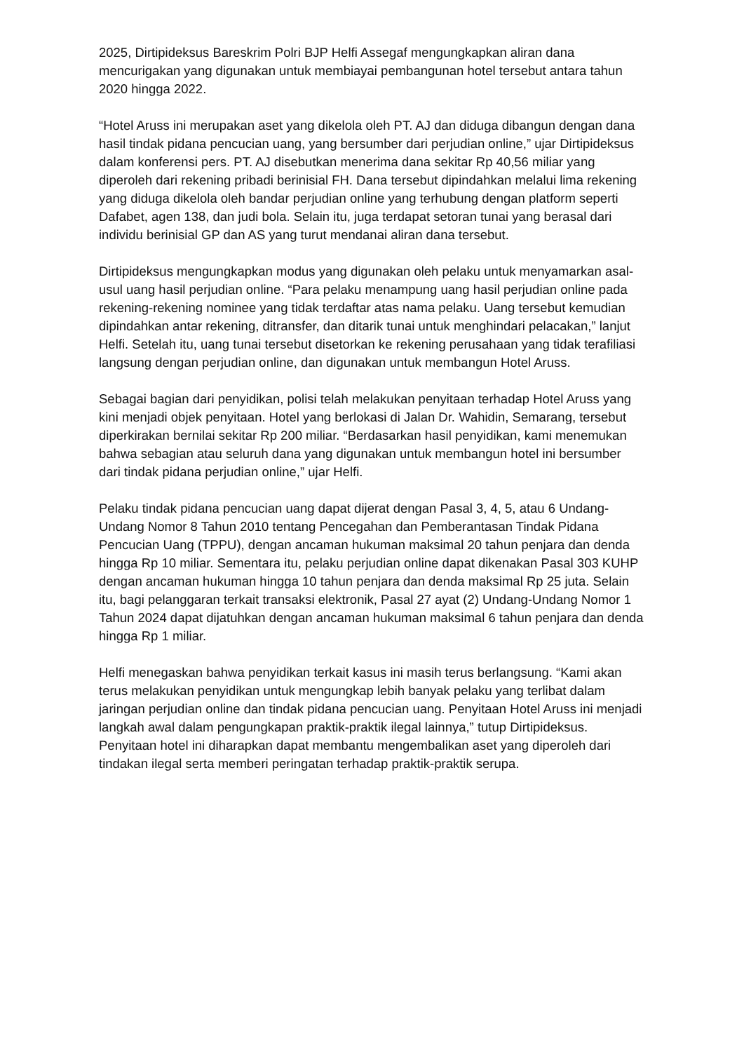2025, Dirtipideksus Bareskrim Polri BJP Helfi Assegaf mengungkapkan aliran dana mencurigakan yang digunakan untuk membiayai pembangunan hotel tersebut antara tahun 2020 hingga 2022.
“Hotel Aruss ini merupakan aset yang dikelola oleh PT. AJ dan diduga dibangun dengan dana hasil tindak pidana pencucian uang, yang bersumber dari perjudian online,” ujar Dirtipideksus dalam konferensi pers. PT. AJ disebutkan menerima dana sekitar Rp 40,56 miliar yang diperoleh dari rekening pribadi berinisial FH. Dana tersebut dipindahkan melalui lima rekening yang diduga dikelola oleh bandar perjudian online yang terhubung dengan platform seperti Dafabet, agen 138, dan judi bola. Selain itu, juga terdapat setoran tunai yang berasal dari individu berinisial GP dan AS yang turut mendanai aliran dana tersebut.
Dirtipideksus mengungkapkan modus yang digunakan oleh pelaku untuk menyamarkan asal-usul uang hasil perjudian online. “Para pelaku menampung uang hasil perjudian online pada rekening-rekening nominee yang tidak terdaftar atas nama pelaku. Uang tersebut kemudian dipindahkan antar rekening, ditransfer, dan ditarik tunai untuk menghindari pelacakan,” lanjut Helfi. Setelah itu, uang tunai tersebut disetorkan ke rekening perusahaan yang tidak terafiliasi langsung dengan perjudian online, dan digunakan untuk membangun Hotel Aruss.
Sebagai bagian dari penyidikan, polisi telah melakukan penyitaan terhadap Hotel Aruss yang kini menjadi objek penyitaan. Hotel yang berlokasi di Jalan Dr. Wahidin, Semarang, tersebut diperkirakan bernilai sekitar Rp 200 miliar. “Berdasarkan hasil penyidikan, kami menemukan bahwa sebagian atau seluruh dana yang digunakan untuk membangun hotel ini bersumber dari tindak pidana perjudian online,” ujar Helfi.
Pelaku tindak pidana pencucian uang dapat dijerat dengan Pasal 3, 4, 5, atau 6 Undang-Undang Nomor 8 Tahun 2010 tentang Pencegahan dan Pemberantasan Tindak Pidana Pencucian Uang (TPPU), dengan ancaman hukuman maksimal 20 tahun penjara dan denda hingga Rp 10 miliar. Sementara itu, pelaku perjudian online dapat dikenakan Pasal 303 KUHP dengan ancaman hukuman hingga 10 tahun penjara dan denda maksimal Rp 25 juta. Selain itu, bagi pelanggaran terkait transaksi elektronik, Pasal 27 ayat (2) Undang-Undang Nomor 1 Tahun 2024 dapat dijatuhkan dengan ancaman hukuman maksimal 6 tahun penjara dan denda hingga Rp 1 miliar.
Helfi menegaskan bahwa penyidikan terkait kasus ini masih terus berlangsung. “Kami akan terus melakukan penyidikan untuk mengungkap lebih banyak pelaku yang terlibat dalam jaringan perjudian online dan tindak pidana pencucian uang. Penyitaan Hotel Aruss ini menjadi langkah awal dalam pengungkapan praktik-praktik ilegal lainnya,” tutup Dirtipideksus. Penyitaan hotel ini diharapkan dapat membantu mengembalikan aset yang diperoleh dari tindakan ilegal serta memberi peringatan terhadap praktik-praktik serupa.